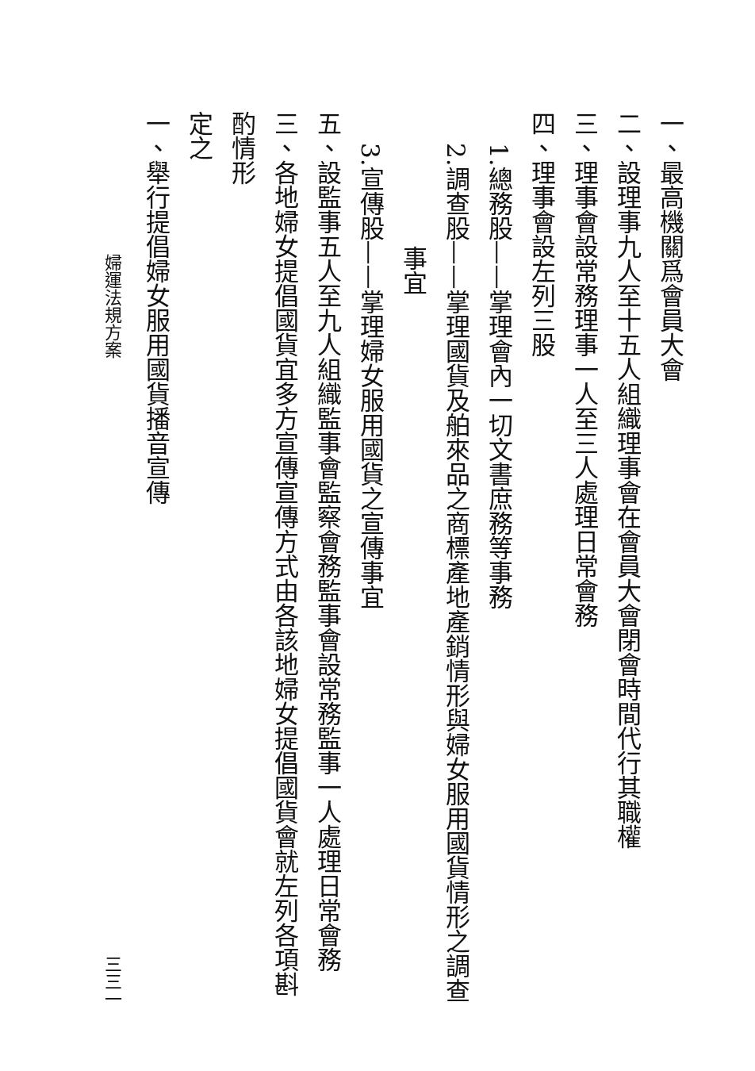一、最高機關爲會員大會
二、設理事九人至十五人組織理事會在會員大會閉會時間代行其職權
三、理事會設常務理事一人至三人處理日常會務
四、理事會設左列三股
1.總務股——掌理會內一切文書庶務等事務
2.調查股——掌理國貨及舶來品之商標產地產銷情形與婦女服用國貨情形之調查
事宜
3.宣傳股——掌理婦女服用國貨之宣傳事宜
五、設監事五人至九人組織監事會監察會務監事會設常務監事一人處理日常會務
三、各地婦女提倡國貨宜多方宣傳宣傳方式由各該地婦女提倡國貨會就左列各項斟酌情形
定之
一、舉行提倡婦女服用國貨播音宣傳
婦運法規方案 三三一